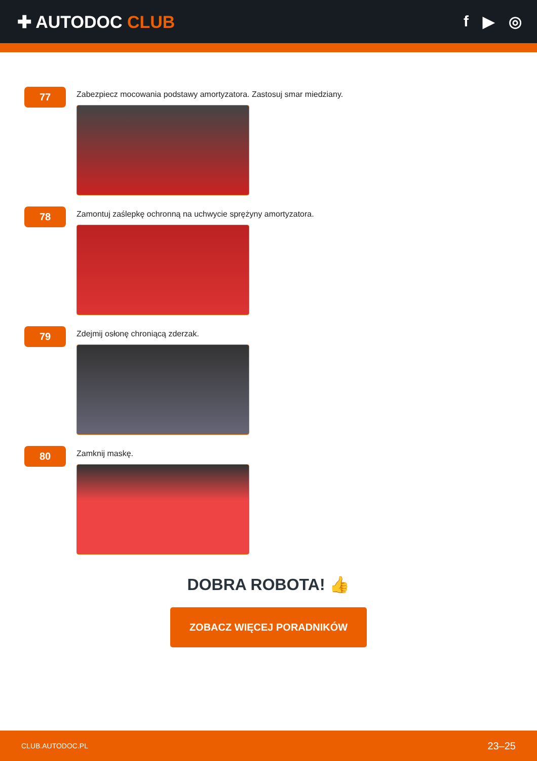✚ AUTODOC CLUB f ▶ ◎
77
Zabezpiecz mocowania podstawy amortyzatora. Zastosuj smar miedziany.
78
Zamontuj zaślepkę ochronną na uchwycie sprężyny amortyzatora.
79
Zdejmij osłonę chroniącą zderzak.
80
Zamknij maskę.
DOBRA ROBOTA! 👍
ZOBACZ WIĘCEJ PORADNIKÓW
CLUB.AUTODOC.PL 23–25